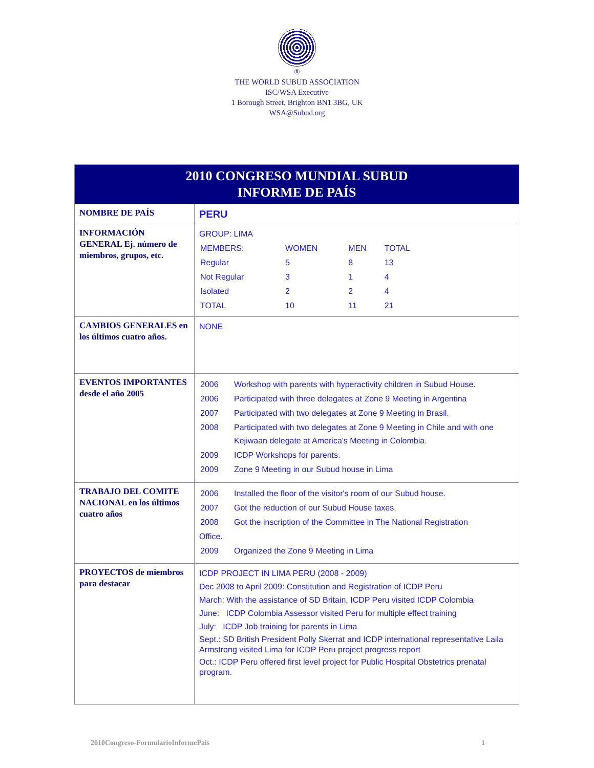®
THE WORLD SUBUD ASSOCIATION
ISC/WSA Executive
1 Borough Street, Brighton BN1 3BG, UK
WSA@Subud.org
| 2010 CONGRESO MUNDIAL SUBUD INFORME DE PAÍS | |
| NOMBRE DE PAÍS | PERU |
| INFORMACIÓN GENERAL Ej. número de miembros, grupos, etc. | GROUP: LIMA / MEMBERS: / WOMEN / MEN / TOTAL / / Regular / 5 / 8 / 13 / / Not Regular / 3 / 1 / 4 / / Isolated / 2 / 2 / 4 / / TOTAL / 10 / 11 / 21 / |
| CAMBIOS GENERALES en los últimos cuatro años. | NONE |
| EVENTOS IMPORTANTES desde el año 2005 | / 2006 / Workshop with parents with hyperactivity children in Subud House. / / 2006 / Participated with three delegates at Zone 9 Meeting in Argentina / / 2007 / Participated with two delegates at Zone 9 Meeting in Brasil. / / 2008 / Participated with two delegates at Zone 9 Meeting in Chile and with one Kejiwaan delegate at America's Meeting in Colombia. / / 2009 / ICDP Workshops for parents. / / 2009 / Zone 9 Meeting in our Subud house in Lima / |
| TRABAJO DEL COMITE NACIONAL en los últimos cuatro años | / 2006 / Installed the floor of the visitor's room of our Subud house. / / 2007 / Got the reduction of our Subud House taxes. / / 2008 / Got the inscription of the Committee in The National Registration / Office. / 2009 / Organized the Zone 9 Meeting in Lima / |
| PROYECTOS de miembros para destacar | ICDP PROJECT IN LIMA PERU (2008 - 2009) Dec 2008 to April 2009: Constitution and Registration of ICDP Peru March: With the assistance of SD Britain, ICDP Peru visited ICDP Colombia June: ICDP Colombia Assessor visited Peru for multiple effect training July: ICDP Job training for parents in Lima Sept.: SD British President Polly Skerrat and ICDP international representative Laila Armstrong visited Lima for ICDP Peru project progress report Oct.: ICDP Peru offered first level project for Public Hospital Obstetrics prenatal program. |
2010Congreso-FormularioInformePais 1